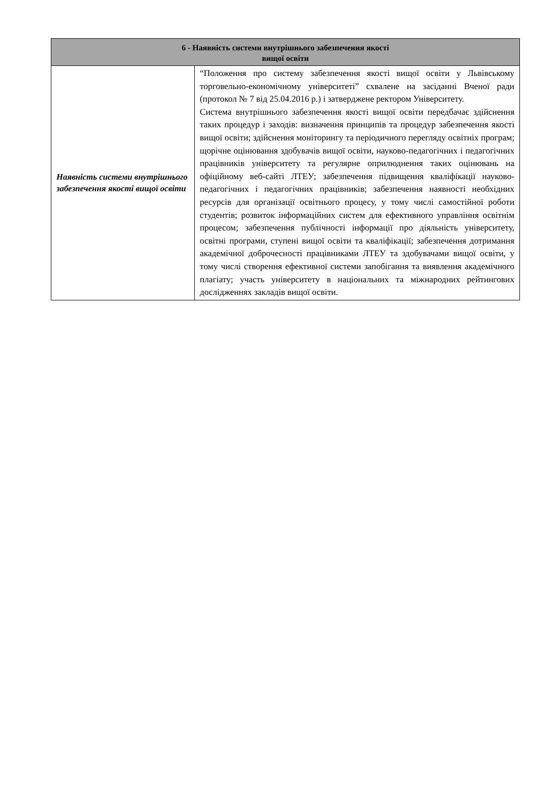| 6 - Наявність системи внутрішнього забезпечення якості вищої освіти | |
| --- | --- |
| Наявність системи внутрішнього забезпечення якості вищої освіти | “Положення про систему забезпечення якості вищої освіти у Львівському торговельно-економічному університеті” схвалене на засіданні Вченої ради (протокол № 7 від 25.04.2016 р.) і затверджене ректором Університету. Система внутрішнього забезпечення якості вищої освіти передбачає здійснення таких процедур і заходів: визначення принципів та процедур забезпечення якості вищої освіти; здійснення моніторингу та періодичного перегляду освітніх програм; щорічне оцінювання здобувачів вищої освіти, науково-педагогічних і педагогічних працівників університету та регулярне оприлюднення таких оцінювань на офіційному веб-сайті ЛТЕУ; забезпечення підвищення кваліфікації науково-педагогічних і педагогічних працівників; забезпечення наявності необхідних ресурсів для організації освітнього процесу, у тому числі самостійної роботи студентів; розвиток інформаційних систем для ефективного управління освітнім процесом; забезпечення публічності інформації про діяльність університету, освітні програми, ступені вищої освіти та кваліфікації; забезпечення дотримання академічної доброчесності працівниками ЛТЕУ та здобувачами вищої освіти, у тому числі створення ефективної системи запобігання та виявлення академічного плагіату; участь університету в національних та міжнародних рейтингових дослідженнях закладів вищої освіти. |